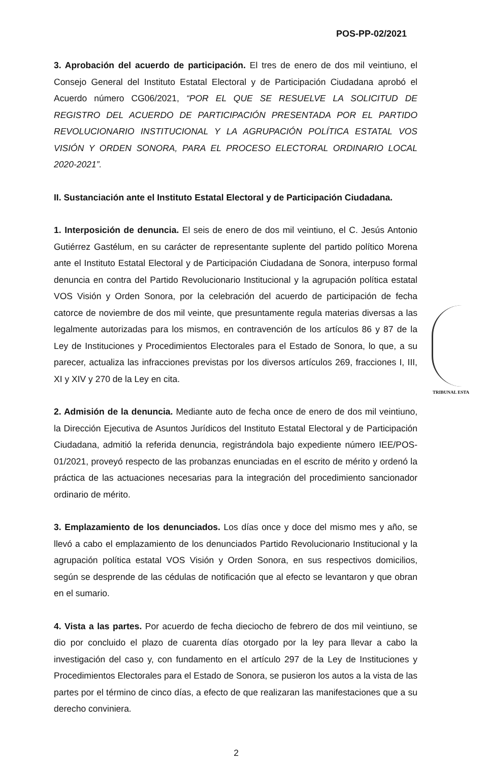POS-PP-02/2021
3. Aprobación del acuerdo de participación. El tres de enero de dos mil veintiuno, el Consejo General del Instituto Estatal Electoral y de Participación Ciudadana aprobó el Acuerdo número CG06/2021, “POR EL QUE SE RESUELVE LA SOLICITUD DE REGISTRO DEL ACUERDO DE PARTICIPACIÓN PRESENTADA POR EL PARTIDO REVOLUCIONARIO INSTITUCIONAL Y LA AGRUPACIÓN POLÍTICA ESTATAL VOS VISIÓN Y ORDEN SONORA, PARA EL PROCESO ELECTORAL ORDINARIO LOCAL 2020-2021”.
II. Sustanciación ante el Instituto Estatal Electoral y de Participación Ciudadana.
1. Interposición de denuncia. El seis de enero de dos mil veintiuno, el C. Jesús Antonio Gutiérrez Gastélum, en su carácter de representante suplente del partido político Morena ante el Instituto Estatal Electoral y de Participación Ciudadana de Sonora, interpuso formal denuncia en contra del Partido Revolucionario Institucional y la agrupación política estatal VOS Visión y Orden Sonora, por la celebración del acuerdo de participación de fecha catorce de noviembre de dos mil veinte, que presuntamente regula materias diversas a las legalmente autorizadas para los mismos, en contravención de los artículos 86 y 87 de la Ley de Instituciones y Procedimientos Electorales para el Estado de Sonora, lo que, a su parecer, actualiza las infracciones previstas por los diversos artículos 269, fracciones I, III, XI y XIV y 270 de la Ley en cita.
2. Admisión de la denuncia. Mediante auto de fecha once de enero de dos mil veintiuno, la Dirección Ejecutiva de Asuntos Jurídicos del Instituto Estatal Electoral y de Participación Ciudadana, admitió la referida denuncia, registrándola bajo expediente número IEE/POS-01/2021, proveyó respecto de las probanzas enunciadas en el escrito de mérito y ordenó la práctica de las actuaciones necesarias para la integración del procedimiento sancionador ordinario de mérito.
3. Emplazamiento de los denunciados. Los días once y doce del mismo mes y año, se llevó a cabo el emplazamiento de los denunciados Partido Revolucionario Institucional y la agrupación política estatal VOS Visión y Orden Sonora, en sus respectivos domicilios, según se desprende de las cédulas de notificación que al efecto se levantaron y que obran en el sumario.
4. Vista a las partes. Por acuerdo de fecha dieciocho de febrero de dos mil veintiuno, se dio por concluido el plazo de cuarenta días otorgado por la ley para llevar a cabo la investigación del caso y, con fundamento en el artículo 297 de la Ley de Instituciones y Procedimientos Electorales para el Estado de Sonora, se pusieron los autos a la vista de las partes por el término de cinco días, a efecto de que realizaran las manifestaciones que a su derecho conviniera.
TRIBUNAL ESTA
2